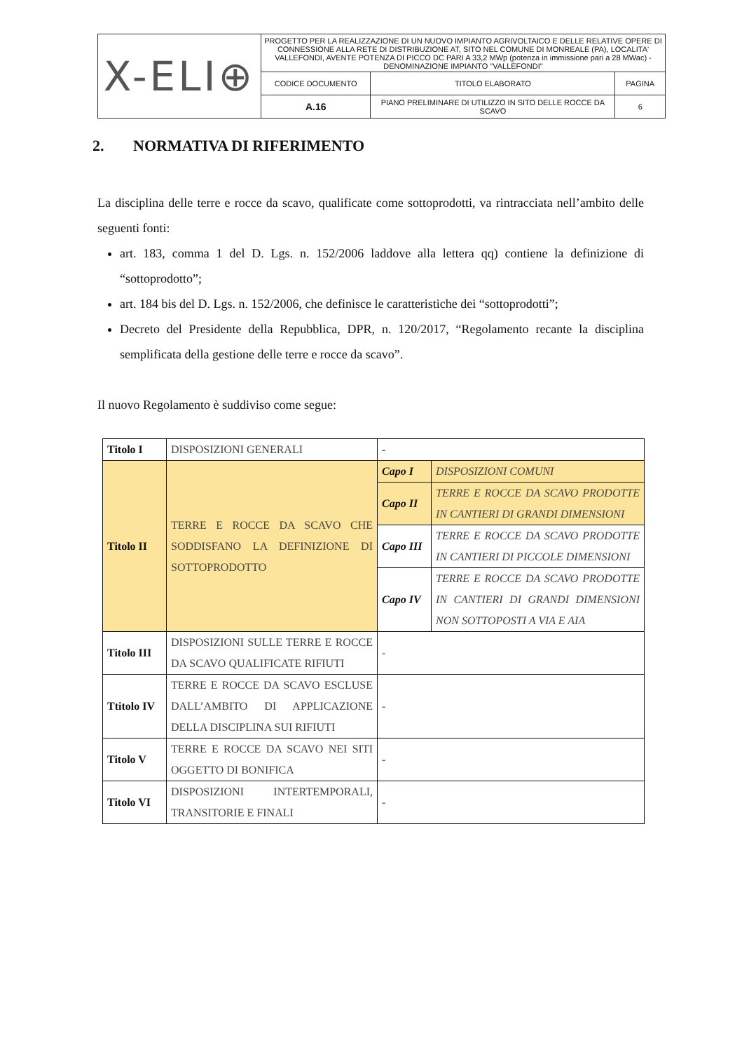| X-ELI⊕ | PROGETTO PER LA REALIZZAZIONE DI UN NUOVO IMPIANTO AGRIVOLTAICO E DELLE RELATIVE OPERE DI CONNESSIONE ALLA RETE DI DISTRIBUZIONE AT, SITO NEL COMUNE DI MONREALE (PA), LOCALITA' VALLEFONDI, AVENTE POTENZA DI PICCO DC PARI A 33,2 MWp (potenza in immissione pari a 28 MWac) - DENOMINAZIONE IMPIANTO "VALLEFONDI" | | |
| | CODICE DOCUMENTO | TITOLO ELABORATO | PAGINA |
| | A.16 | PIANO PRELIMINARE DI UTILIZZO IN SITO DELLE ROCCE DA SCAVO | 6 |
2. NORMATIVA DI RIFERIMENTO
La disciplina delle terre e rocce da scavo, qualificate come sottoprodotti, va rintracciata nell’ambito delle seguenti fonti:
art. 183, comma 1 del D. Lgs. n. 152/2006 laddove alla lettera qq) contiene la definizione di “sottoprodotto”;
art. 184 bis del D. Lgs. n. 152/2006, che definisce le caratteristiche dei “sottoprodotti”;
Decreto del Presidente della Repubblica, DPR, n. 120/2017, “Regolamento recante la disciplina semplificata della gestione delle terre e rocce da scavo”.
Il nuovo Regolamento è suddiviso come segue:
| Titolo I | DISPOSIZIONI GENERALI | - | |
| Titolo II | TERRE E ROCCE DA SCAVO CHE SODDISFANO LA DEFINIZIONE DI SOTTOPRODOTTO | Capo I | DISPOSIZIONI COMUNI |
| | | Capo II | TERRE E ROCCE DA SCAVO PRODOTTE IN CANTIERI DI GRANDI DIMENSIONI |
| | | Capo III | TERRE E ROCCE DA SCAVO PRODOTTE IN CANTIERI DI PICCOLE DIMENSIONI |
| | | Capo IV | TERRE E ROCCE DA SCAVO PRODOTTE IN CANTIERI DI GRANDI DIMENSIONI NON SOTTOPOSTI A VIA E AIA |
| Titolo III | DISPOSIZIONI SULLE TERRE E ROCCE DA SCAVO QUALIFICATE RIFIUTI | - | |
| Ttitolo IV | TERRE E ROCCE DA SCAVO ESCLUSE DALL’AMBITO DI APPLICAZIONE DELLA DISCIPLINA SUI RIFIUTI | - | |
| Titolo V | TERRE E ROCCE DA SCAVO NEI SITI OGGETTO DI BONIFICA | - | |
| Titolo VI | DISPOSIZIONI INTERTEMPORALI, TRANSITORIE E FINALI | - | |